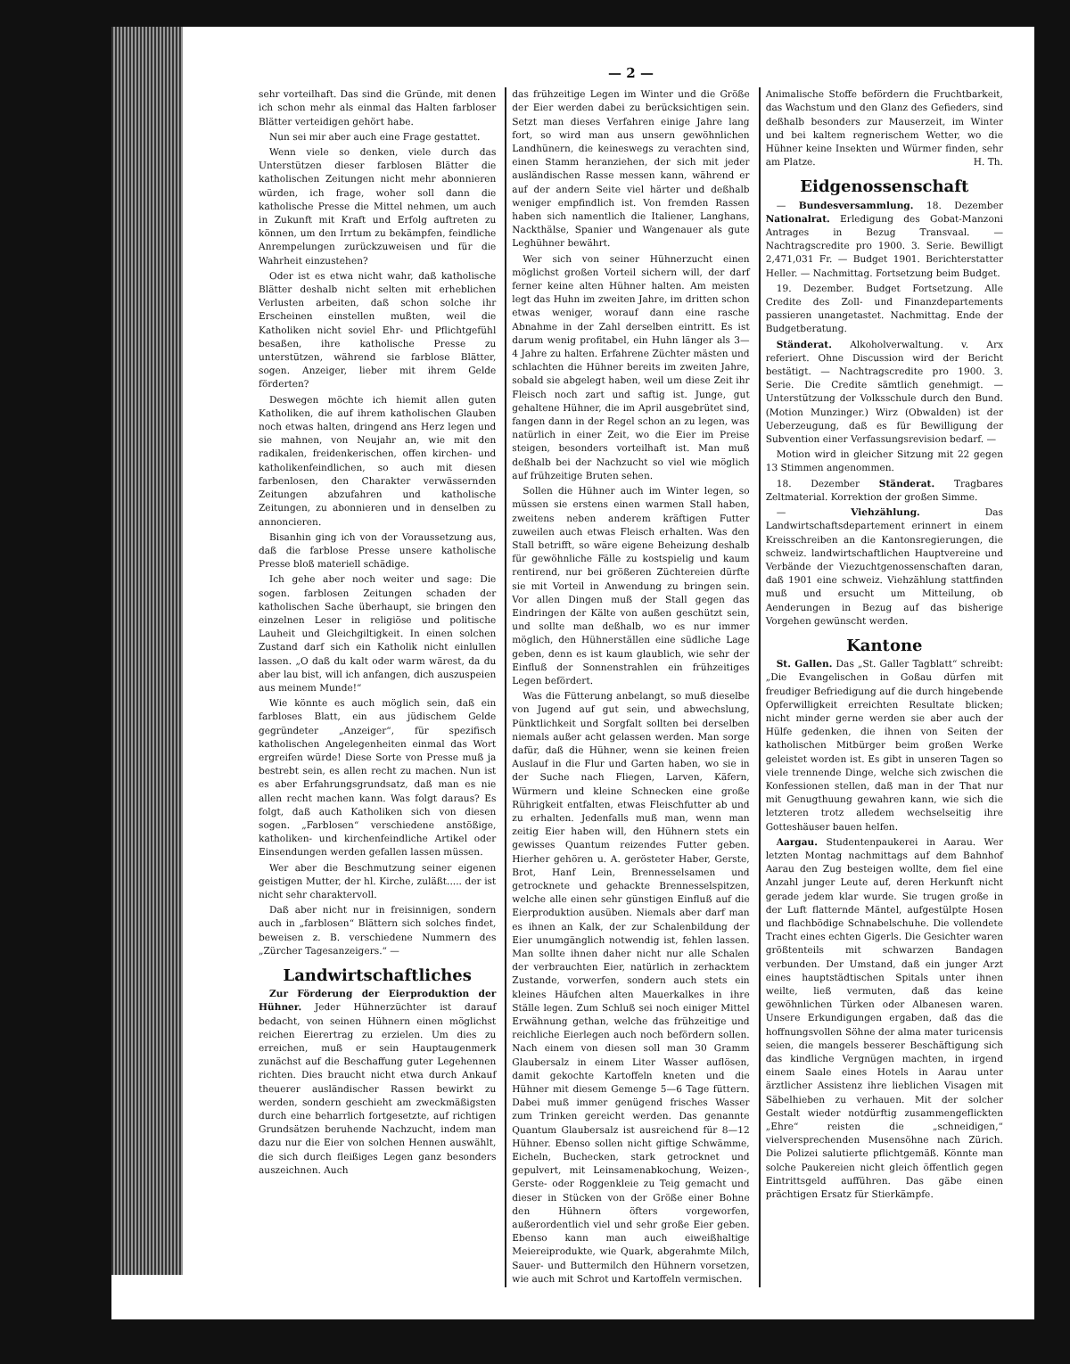— 2 —
sehr vorteilhaft. Das sind die Gründe, mit denen ich schon mehr als einmal das Halten farbloser Blätter verteidigen gehört habe.
Nun sei mir aber auch eine Frage gestattet.
Wenn viele so denken, viele durch das Unterstützen dieser farblosen Blätter die katholischen Zeitungen nicht mehr abonnieren würden, ich frage, woher soll dann die katholische Presse die Mittel nehmen, um auch in Zukunft mit Kraft und Erfolg auftreten zu können, um den Irrtum zu bekämpfen, feindliche Anrempelungen zurückzuweisen und für die Wahrheit einzustehen?
Oder ist es etwa nicht wahr, daß katholische Blätter deshalb nicht selten mit erheblichen Verlusten arbeiten, daß schon solche ihr Erscheinen einstellen mußten, weil die Katholiken nicht soviel Ehr- und Pflichtgefühl besaßen, ihre katholische Presse zu unterstützen, während sie farblose Blätter, sogen. Anzeiger, lieber mit ihrem Gelde förderten?
Deswegen möchte ich hiemit allen guten Katholiken, die auf ihrem katholischen Glauben noch etwas halten, dringend ans Herz legen und sie mahnen, von Neujahr an, wie mit den radikalen, freidenkerischen, offen kirchen- und katholikenfeindlichen, so auch mit diesen farbenlosen, den Charakter verwässernden Zeitungen abzufahren und katholische Zeitungen, zu abonnieren und in denselben zu annoncieren.
Bisanhin ging ich von der Voraussetzung aus, daß die farblose Presse unsere katholische Presse bloß materiell schädige.
Ich gehe aber noch weiter und sage: Die sogen. farblosen Zeitungen schaden der katholischen Sache überhaupt, sie bringen den einzelnen Leser in religiöse und politische Lauheit und Gleichgiltigkeit. In einen solchen Zustand darf sich ein Katholik nicht einlullen lassen. „O daß du kalt oder warm wärest, da du aber lau bist, will ich anfangen, dich auszuspeien aus meinem Munde!“
Wie könnte es auch möglich sein, daß ein farbloses Blatt, ein aus jüdischem Gelde gegründeter „Anzeiger“, für spezifisch katholischen Angelegenheiten einmal das Wort ergreifen würde! Diese Sorte von Presse muß ja bestrebt sein, es allen recht zu machen. Nun ist es aber Erfahrungsgrundsatz, daß man es nie allen recht machen kann. Was folgt daraus? Es folgt, daß auch Katholiken sich von diesen sogen. „Farblosen“ verschiedene anstößige, katholiken- und kirchenfeindliche Artikel oder Einsendungen werden gefallen lassen müssen.
Wer aber die Beschmutzung seiner eigenen geistigen Mutter, der hl. Kirche, zuläßt..... der ist nicht sehr charaktervoll.
Daß aber nicht nur in freisinnigen, sondern auch in „farblosen“ Blättern sich solches findet, beweisen z. B. verschiedene Nummern des „Zürcher Tagesanzeigers.“ —
Landwirtschaftliches
Zur Förderung der Eierproduktion der Hühner. Jeder Hühnerzüchter ist darauf bedacht, von seinen Hühnern einen möglichst reichen Eierertrag zu erzielen. Um dies zu erreichen, muß er sein Hauptaugenmerk zunächst auf die Beschaffung guter Legehennen richten. Dies braucht nicht etwa durch Ankauf theuerer ausländischer Rassen bewirkt zu werden, sondern geschieht am zweckmäßigsten durch eine beharrlich fortgesetzte, auf richtigen Grundsätzen beruhende Nachzucht, indem man dazu nur die Eier von solchen Hennen auswählt, die sich durch fleißiges Legen ganz besonders auszeichnen. Auch
das frühzeitige Legen im Winter und die Größe der Eier werden dabei zu berücksichtigen sein. Setzt man dieses Verfahren einige Jahre lang fort, so wird man aus unsern gewöhnlichen Landhünern, die keineswegs zu verachten sind, einen Stamm heranziehen, der sich mit jeder ausländischen Rasse messen kann, während er auf der andern Seite viel härter und deßhalb weniger empfindlich ist. Von fremden Rassen haben sich namentlich die Italiener, Langhans, Nackthälse, Spanier und Wangenauer als gute Leghühner bewährt.
Wer sich von seiner Hühnerzucht einen möglichst großen Vorteil sichern will, der darf ferner keine alten Hühner halten. Am meisten legt das Huhn im zweiten Jahre, im dritten schon etwas weniger, worauf dann eine rasche Abnahme in der Zahl derselben eintritt. Es ist darum wenig profitabel, ein Huhn länger als 3—4 Jahre zu halten. Erfahrene Züchter mästen und schlachten die Hühner bereits im zweiten Jahre, sobald sie abgelegt haben, weil um diese Zeit ihr Fleisch noch zart und saftig ist. Junge, gut gehaltene Hühner, die im April ausgebrütet sind, fangen dann in der Regel schon an zu legen, was natürlich in einer Zeit, wo die Eier im Preise steigen, besonders vorteilhaft ist. Man muß deßhalb bei der Nachzucht so viel wie möglich auf frühzeitige Bruten sehen.
Sollen die Hühner auch im Winter legen, so müssen sie erstens einen warmen Stall haben, zweitens neben anderem kräftigen Futter zuweilen auch etwas Fleisch erhalten. Was den Stall betrifft, so wäre eigene Beheizung deshalb für gewöhnliche Fälle zu kostspielig und kaum rentirend, nur bei größeren Züchtereien dürfte sie mit Vorteil in Anwendung zu bringen sein. Vor allen Dingen muß der Stall gegen das Eindringen der Kälte von außen geschützt sein, und sollte man deßhalb, wo es nur immer möglich, den Hühnerställen eine südliche Lage geben, denn es ist kaum glaublich, wie sehr der Einfluß der Sonnenstrahlen ein frühzeitiges Legen befördert.
Was die Fütterung anbelangt, so muß dieselbe von Jugend auf gut sein, und abwechslung, Pünktlichkeit und Sorgfalt sollten bei derselben niemals außer acht gelassen werden. Man sorge dafür, daß die Hühner, wenn sie keinen freien Auslauf in die Flur und Garten haben, wo sie in der Suche nach Fliegen, Larven, Käfern, Würmern und kleine Schnecken eine große Rührigkeit entfalten, etwas Fleischfutter ab und zu erhalten. Jedenfalls muß man, wenn man zeitig Eier haben will, den Hühnern stets ein gewisses Quantum reizendes Futter geben. Hierher gehören u. A. gerösteter Haber, Gerste, Brot, Hanf Lein, Brennesselsamen und getrocknete und gehackte Brennesselspitzen, welche alle einen sehr günstigen Einfluß auf die Eierproduktion ausüben. Niemals aber darf man es ihnen an Kalk, der zur Schalenbildung der Eier unumgänglich notwendig ist, fehlen lassen. Man sollte ihnen daher nicht nur alle Schalen der verbrauchten Eier, natürlich in zerhacktem Zustande, vorwerfen, sondern auch stets ein kleines Häufchen alten Mauerkalkes in ihre Ställe legen. Zum Schluß sei noch einiger Mittel Erwähnung gethan, welche das frühzeitige und reichliche Eierlegen auch noch befördern sollen. Nach einem von diesen soll man 30 Gramm Glaubersalz in einem Liter Wasser auflösen, damit gekochte Kartoffeln kneten und die Hühner mit diesem Gemenge 5—6 Tage füttern. Dabei muß immer genügend frisches Wasser zum Trinken gereicht werden. Das genannte Quantum Glaubersalz ist ausreichend für 8—12 Hühner. Ebenso sollen nicht giftige Schwämme, Eicheln, Buchecken, stark getrocknet und gepulvert, mit Leinsamenabkochung, Weizen-, Gerste- oder Roggenkleie zu Teig gemacht und dieser in Stücken von der Größe einer Bohne den Hühnern öfters vorgeworfen, außerordentlich viel und sehr große Eier geben. Ebenso kann man auch eiweißhaltige Meiereiprodukte, wie Quark, abgerahmte Milch, Sauer- und Buttermilch den Hühnern vorsetzen, wie auch mit Schrot und Kartoffeln vermischen.
Animalische Stoffe befördern die Fruchtbarkeit, das Wachstum und den Glanz des Gefieders, sind deßhalb besonders zur Mauserzeit, im Winter und bei kaltem regnerischem Wetter, wo die Hühner keine Insekten und Würmer finden, sehr am Platze. H. Th.
Eidgenossenschaft
— Bundesversammlung. 18. Dezember Nationalrat. Erledigung des Gobat-Manzoni Antrages in Bezug Transvaal. — Nachtragscredite pro 1900. 3. Serie. Bewilligt 2,471,031 Fr. — Budget 1901. Berichterstatter Heller. — Nachmittag. Fortsetzung beim Budget.
19. Dezember. Budget Fortsetzung. Alle Credite des Zoll- und Finanzdepartements passieren unangetastet. Nachmittag. Ende der Budgetberatung.
Ständerat. Alkoholverwaltung. v. Arx referiert. Ohne Discussion wird der Bericht bestätigt. — Nachtragscredite pro 1900. 3. Serie. Die Credite sämtlich genehmigt. — Unterstützung der Volksschule durch den Bund. (Motion Munzinger.) Wirz (Obwalden) ist der Ueberzeugung, daß es für Bewilligung der Subvention einer Verfassungsrevision bedarf. —
Motion wird in gleicher Sitzung mit 22 gegen 13 Stimmen angenommen.
18. Dezember Ständerat. Tragbares Zeltmaterial. Korrektion der großen Simme.
— Viehzählung. Das Landwirtschaftsdepartement erinnert in einem Kreisschreiben an die Kantonsregierungen, die schweiz. landwirtschaftlichen Hauptvereine und Verbände der Viezuchtgenossenschaften daran, daß 1901 eine schweiz. Viehzählung stattfinden muß und ersucht um Mitteilung, ob Aenderungen in Bezug auf das bisherige Vorgehen gewünscht werden.
Kantone
St. Gallen. Das „St. Galler Tagblatt“ schreibt: „Die Evangelischen in Goßau dürfen mit freudiger Befriedigung auf die durch hingebende Opferwilligkeit erreichten Resultate blicken; nicht minder gerne werden sie aber auch der Hülfe gedenken, die ihnen von Seiten der katholischen Mitbürger beim großen Werke geleistet worden ist. Es gibt in unseren Tagen so viele trennende Dinge, welche sich zwischen die Konfessionen stellen, daß man in der That nur mit Genugthuung gewahren kann, wie sich die letzteren trotz alledem wechselseitig ihre Gotteshäuser bauen helfen.
Aargau. Studentenpaukerei in Aarau. Wer letzten Montag nachmittags auf dem Bahnhof Aarau den Zug besteigen wollte, dem fiel eine Anzahl junger Leute auf, deren Herkunft nicht gerade jedem klar wurde. Sie trugen große in der Luft flatternde Mäntel, aufgestülpte Hosen und flachbödige Schnabelschuhe. Die vollendete Tracht eines echten Gigerls. Die Gesichter waren größtenteils mit schwarzen Bandagen verbunden. Der Umstand, daß ein junger Arzt eines hauptstädtischen Spitals unter ihnen weilte, ließ vermuten, daß das keine gewöhnlichen Türken oder Albanesen waren. Unsere Erkundigungen ergaben, daß das die hoffnungsvollen Söhne der alma mater turicensis seien, die mangels besserer Beschäftigung sich das kindliche Vergnügen machten, in irgend einem Saale eines Hotels in Aarau unter ärztlicher Assistenz ihre lieblichen Visagen mit Säbelhieben zu verhauen. Mit der solcher Gestalt wieder notdürftig zusammengeflickten „Ehre“ reisten die „schneidigen,“ vielversprechenden Musensöhne nach Zürich. Die Polizei salutierte pflichtgemäß. Könnte man solche Paukereien nicht gleich öffentlich gegen Eintrittsgeld aufführen. Das gäbe einen prächtigen Ersatz für Stierkämpfe.